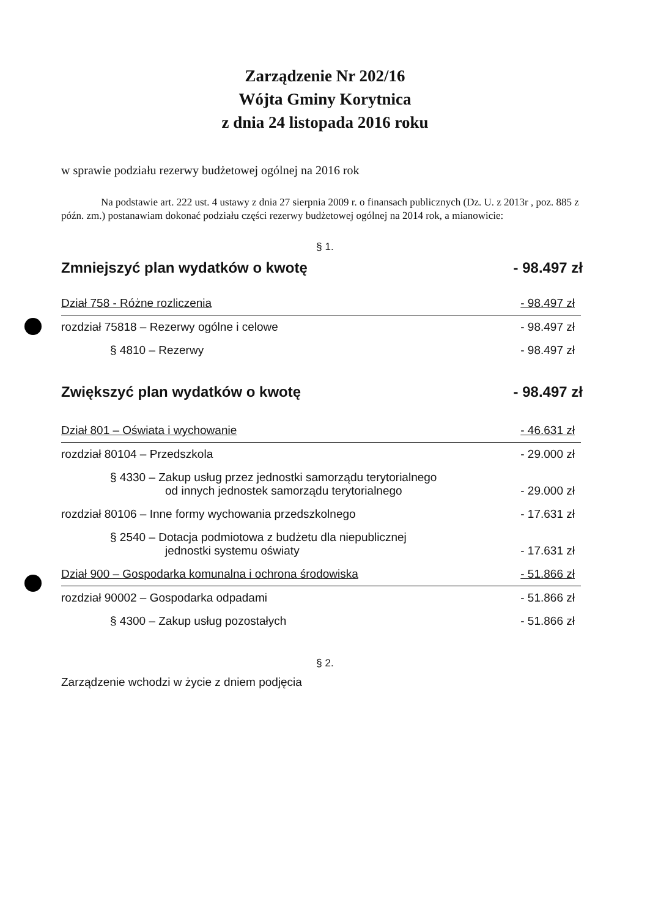Zarządzenie Nr 202/16
Wójta Gminy Korytnica
z dnia 24 listopada 2016 roku
w sprawie podziału rezerwy budżetowej ogólnej na 2016 rok
Na podstawie art. 222 ust. 4 ustawy z dnia 27 sierpnia 2009 r. o finansach publicznych (Dz. U. z 2013r , poz. 885 z późn. zm.) postanawiam dokonać podziału części rezerwy budżetowej ogólnej na 2014 rok, a mianowicie:
§ 1.
Zmniejszyć plan wydatków o kwotę - 98.497 zł
| Dział 758 - Różne rozliczenia | - 98.497 zł |
| rozdział 75818 – Rezerwy ogólne i celowe | - 98.497 zł |
| § 4810 – Rezerwy | - 98.497 zł |
Zwiększyć plan wydatków o kwotę - 98.497 zł
| Dział 801 – Oświata i wychowanie | - 46.631 zł |
| rozdział 80104 – Przedszkola | - 29.000 zł |
| § 4330 – Zakup usług przez jednostki samorządu terytorialnego od innych jednostek samorządu terytorialnego | - 29.000 zł |
| rozdział 80106 – Inne formy wychowania przedszkolnego | - 17.631 zł |
| § 2540 – Dotacja podmiotowa z budżetu dla niepublicznej jednostki systemu oświaty | - 17.631 zł |
| Dział 900 – Gospodarka komunalna i ochrona środowiska | - 51.866 zł |
| rozdział 90002 – Gospodarka odpadami | - 51.866 zł |
| § 4300 – Zakup usług pozostałych | - 51.866 zł |
§ 2.
Zarządzenie wchodzi w życie z dniem podjęcia